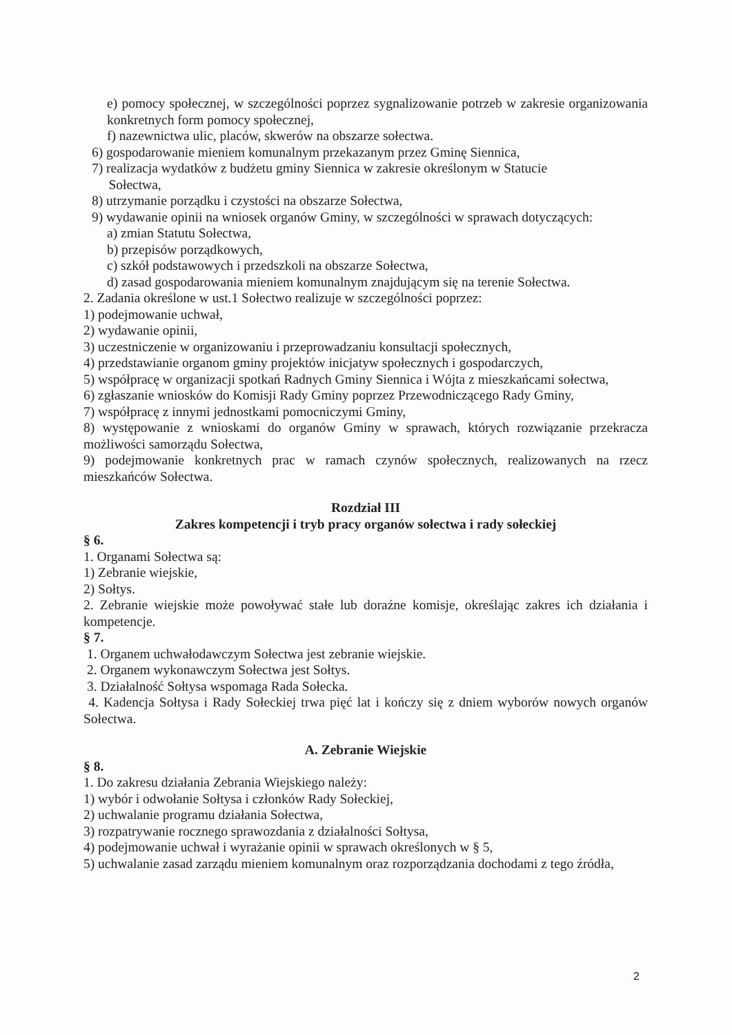e) pomocy społecznej, w szczególności poprzez sygnalizowanie potrzeb w zakresie organizowania konkretnych form pomocy społecznej,
f) nazewnictwa ulic, placów, skwerów na obszarze sołectwa.
6) gospodarowanie mieniem komunalnym przekazanym przez Gminę Siennica,
7) realizacja wydatków z budżetu gminy Siennica w zakresie określonym w Statucie
Sołectwa,
8) utrzymanie porządku i czystości na obszarze Sołectwa,
9) wydawanie opinii na wniosek organów Gminy, w szczególności w sprawach dotyczących:
a) zmian Statutu Sołectwa,
b) przepisów porządkowych,
c) szkół podstawowych i przedszkoli na obszarze Sołectwa,
d) zasad gospodarowania mieniem komunalnym znajdującym się na terenie Sołectwa.
2. Zadania określone w ust.1 Sołectwo realizuje w szczególności poprzez:
1) podejmowanie uchwał,
2) wydawanie opinii,
3) uczestniczenie w organizowaniu i przeprowadzaniu konsultacji społecznych,
4) przedstawianie organom gminy projektów inicjatyw społecznych i gospodarczych,
5) współpracę w organizacji spotkań Radnych Gminy Siennica i Wójta z mieszkańcami sołectwa,
6) zgłaszanie wniosków do Komisji Rady Gminy poprzez Przewodniczącego Rady Gminy,
7) współpracę z innymi jednostkami pomocniczymi Gminy,
8) występowanie z wnioskami do organów Gminy w sprawach, których rozwiązanie przekracza możliwości samorządu Sołectwa,
9) podejmowanie konkretnych prac w ramach czynów społecznych, realizowanych na rzecz mieszkańców Sołectwa.
Rozdział III
Zakres kompetencji i tryb pracy organów sołectwa i rady sołeckiej
§ 6.
1. Organami Sołectwa są:
1) Zebranie wiejskie,
2) Sołtys.
2. Zebranie wiejskie może powoływać stałe lub doraźne komisje, określając zakres ich działania i kompetencje.
§ 7.
1. Organem uchwałodawczym Sołectwa jest zebranie wiejskie.
2. Organem wykonawczym Sołectwa jest Sołtys.
3. Działalność Sołtysa wspomaga Rada Sołecka.
4. Kadencja Sołtysa i Rady Sołeckiej trwa pięć lat i kończy się z dniem wyborów nowych organów Sołectwa.
A. Zebranie Wiejskie
§ 8.
1. Do zakresu działania Zebrania Wiejskiego należy:
1) wybór i odwołanie Sołtysa i członków Rady Sołeckiej,
2) uchwalanie programu działania Sołectwa,
3) rozpatrywanie rocznego sprawozdania z działalności Sołtysa,
4) podejmowanie uchwał i wyrażanie opinii w sprawach określonych w § 5,
5) uchwalanie zasad zarządu mieniem komunalnym oraz rozporządzania dochodami z tego źródła,
2